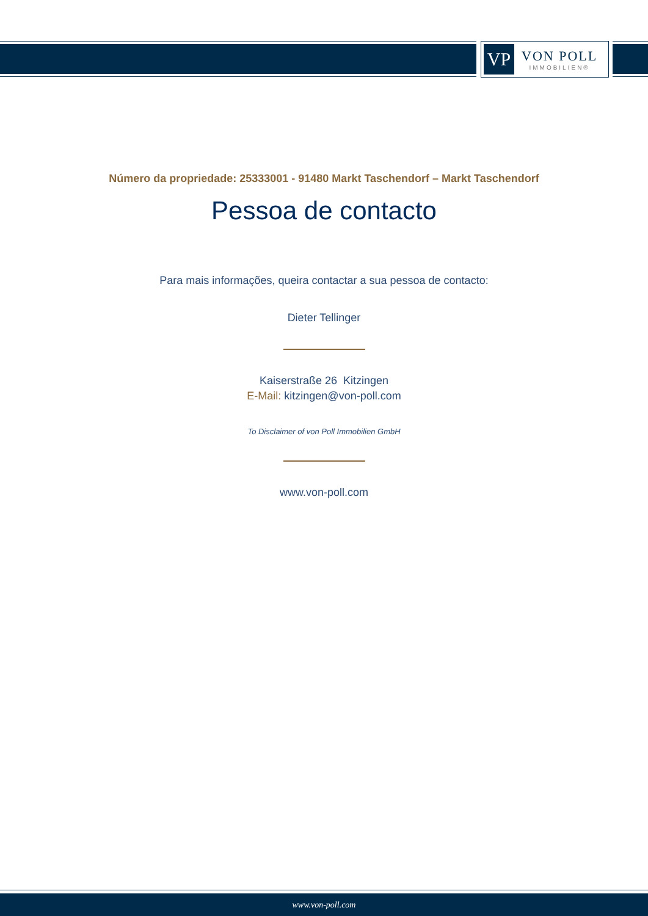VP
VON POLL
IMMOBILIEN®
Número da propriedade: 25333001 - 91480 Markt Taschendorf – Markt Taschendorf
Pessoa de contacto
Para mais informações, queira contactar a sua pessoa de contacto:
Dieter Tellinger
Kaiserstraße 26 Kitzingen
E-Mail: kitzingen@von-poll.com
To Disclaimer of von Poll Immobilien GmbH
www.von-poll.com
www.von-poll.com